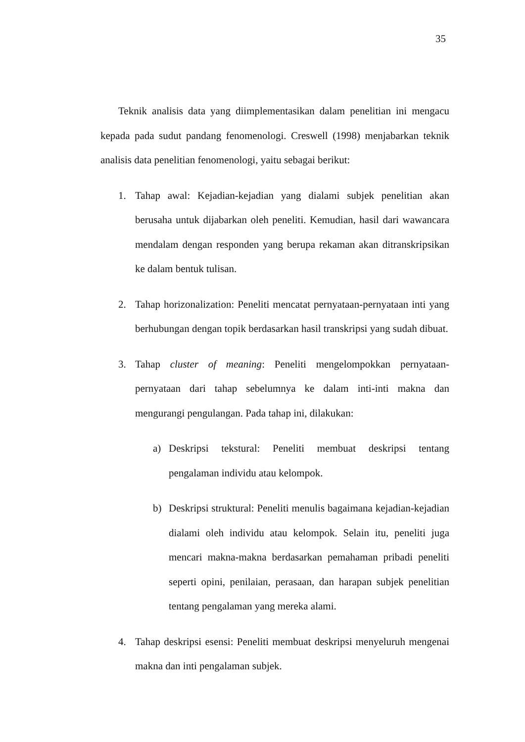35
Teknik analisis data yang diimplementasikan dalam penelitian ini mengacu kepada pada sudut pandang fenomenologi. Creswell (1998) menjabarkan teknik analisis data penelitian fenomenologi, yaitu sebagai berikut:
1. Tahap awal: Kejadian-kejadian yang dialami subjek penelitian akan berusaha untuk dijabarkan oleh peneliti. Kemudian, hasil dari wawancara mendalam dengan responden yang berupa rekaman akan ditranskripsikan ke dalam bentuk tulisan.
2. Tahap horizonalization: Peneliti mencatat pernyataan-pernyataan inti yang berhubungan dengan topik berdasarkan hasil transkripsi yang sudah dibuat.
3. Tahap cluster of meaning: Peneliti mengelompokkan pernyataan-pernyataan dari tahap sebelumnya ke dalam inti-inti makna dan mengurangi pengulangan. Pada tahap ini, dilakukan:
a) Deskripsi tekstural: Peneliti membuat deskripsi tentang pengalaman individu atau kelompok.
b) Deskripsi struktural: Peneliti menulis bagaimana kejadian-kejadian dialami oleh individu atau kelompok. Selain itu, peneliti juga mencari makna-makna berdasarkan pemahaman pribadi peneliti seperti opini, penilaian, perasaan, dan harapan subjek penelitian tentang pengalaman yang mereka alami.
4. Tahap deskripsi esensi: Peneliti membuat deskripsi menyeluruh mengenai makna dan inti pengalaman subjek.